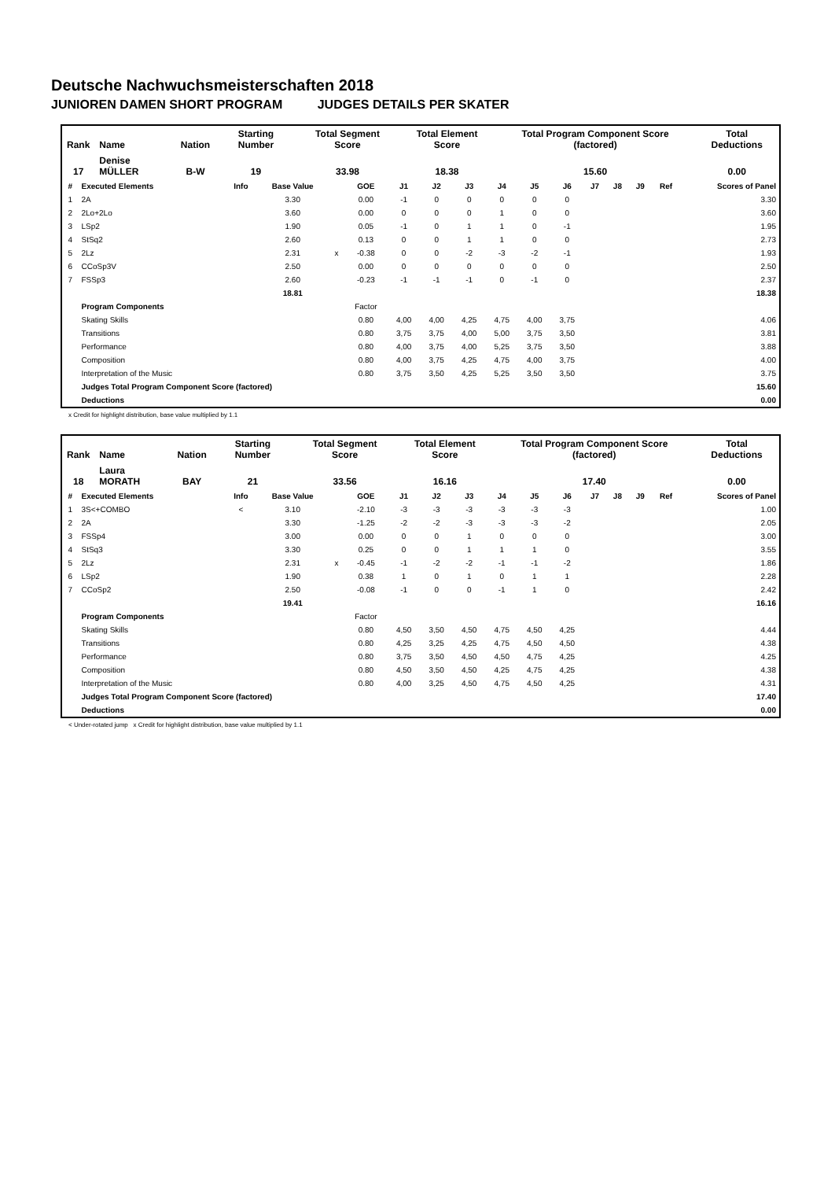Deutsche Nachwuchsmeisterschaften 2018
JUNIOREN DAMEN SHORT PROGRAM JUDGES DETAILS PER SKATER
| Rank | Name | Nation | Starting Number | Total Segment Score | Total Element Score | Total Program Component Score (factored) | Total Deductions |
| 17 | Denise MÜLLER | B-W | 19 | 33.98 | 18.38 | 15.60 | 0.00 |
| # | Executed Elements | Info | Base Value | | GOE | J1 | J2 | J3 | J4 | J5 | J6 | J7 | J8 | J9 | Ref | Scores of Panel |
| --- | --- | --- | --- | --- | --- | --- | --- | --- | --- | --- | --- | --- | --- | --- | --- | --- |
| 1 | 2A | | 3.30 | | 0.00 | -1 | 0 | 0 | 0 | 0 | 0 | | | | | 3.30 |
| 2 | 2Lo+2Lo | | 3.60 | | 0.00 | 0 | 0 | 0 | 1 | 0 | 0 | | | | | 3.60 |
| 3 | LSp2 | | 1.90 | | 0.05 | -1 | 0 | 1 | 1 | 0 | -1 | | | | | 1.95 |
| 4 | StSq2 | | 2.60 | | 0.13 | 0 | 0 | 1 | 1 | 0 | 0 | | | | | 2.73 |
| 5 | 2Lz | | 2.31 | x | -0.38 | 0 | 0 | -2 | -3 | -2 | -1 | | | | | 1.93 |
| 6 | CCoSp3V | | 2.50 | | 0.00 | 0 | 0 | 0 | 0 | 0 | 0 | | | | | 2.50 |
| 7 | FSSp3 | | 2.60 | | -0.23 | -1 | -1 | -1 | 0 | -1 | 0 | | | | | 2.37 |
| | | | 18.81 | | | | | | | | | | | | | 18.38 |
| | Program Components | | | | Factor | | | | | | | | | | | |
| | Skating Skills | | | | 0.80 | 4,00 | 4,00 | 4,25 | 4,75 | 4,00 | 3,75 | | | | | 4.06 |
| | Transitions | | | | 0.80 | 3,75 | 3,75 | 4,00 | 5,00 | 3,75 | 3,50 | | | | | 3.81 |
| | Performance | | | | 0.80 | 4,00 | 3,75 | 4,00 | 5,25 | 3,75 | 3,50 | | | | | 3.88 |
| | Composition | | | | 0.80 | 4,00 | 3,75 | 4,25 | 4,75 | 4,00 | 3,75 | | | | | 4.00 |
| | Interpretation of the Music | | | | 0.80 | 3,75 | 3,50 | 4,25 | 5,25 | 3,50 | 3,50 | | | | | 3.75 |
| | Judges Total Program Component Score (factored) | | | | | | | | | | | | | | | 15.60 |
| | Deductions | | | | | | | | | | | | | | | 0.00 |
x Credit for highlight distribution, base value multiplied by 1.1
| Rank | Name | Nation | Starting Number | Total Segment Score | Total Element Score | Total Program Component Score (factored) | Total Deductions |
| 18 | Laura MORATH | BAY | 21 | 33.56 | 16.16 | 17.40 | 0.00 |
| # | Executed Elements | Info | Base Value | | GOE | J1 | J2 | J3 | J4 | J5 | J6 | J7 | J8 | J9 | Ref | Scores of Panel |
| --- | --- | --- | --- | --- | --- | --- | --- | --- | --- | --- | --- | --- | --- | --- | --- | --- |
| 1 | 3S<+COMBO | < | 3.10 | | -2.10 | -3 | -3 | -3 | -3 | -3 | -3 | | | | | 1.00 |
| 2 | 2A | | 3.30 | | -1.25 | -2 | -2 | -3 | -3 | -3 | -2 | | | | | 2.05 |
| 3 | FSSp4 | | 3.00 | | 0.00 | 0 | 0 | 1 | 0 | 0 | 0 | | | | | 3.00 |
| 4 | StSq3 | | 3.30 | | 0.25 | 0 | 0 | 1 | 1 | 1 | 0 | | | | | 3.55 |
| 5 | 2Lz | | 2.31 | x | -0.45 | -1 | -2 | -2 | -1 | -1 | -2 | | | | | 1.86 |
| 6 | LSp2 | | 1.90 | | 0.38 | 1 | 0 | 1 | 0 | 1 | 1 | | | | | 2.28 |
| 7 | CCoSp2 | | 2.50 | | -0.08 | -1 | 0 | 0 | -1 | 1 | 0 | | | | | 2.42 |
| | | | 19.41 | | | | | | | | | | | | | 16.16 |
| | Program Components | | | | Factor | | | | | | | | | | | |
| | Skating Skills | | | | 0.80 | 4,50 | 3,50 | 4,50 | 4,75 | 4,50 | 4,25 | | | | | 4.44 |
| | Transitions | | | | 0.80 | 4,25 | 3,25 | 4,25 | 4,75 | 4,50 | 4,50 | | | | | 4.38 |
| | Performance | | | | 0.80 | 3,75 | 3,50 | 4,50 | 4,50 | 4,75 | 4,25 | | | | | 4.25 |
| | Composition | | | | 0.80 | 4,50 | 3,50 | 4,50 | 4,25 | 4,75 | 4,25 | | | | | 4.38 |
| | Interpretation of the Music | | | | 0.80 | 4,00 | 3,25 | 4,50 | 4,75 | 4,50 | 4,25 | | | | | 4.31 |
| | Judges Total Program Component Score (factored) | | | | | | | | | | | | | | | 17.40 |
| | Deductions | | | | | | | | | | | | | | | 0.00 |
< Under-rotated jump x Credit for highlight distribution, base value multiplied by 1.1